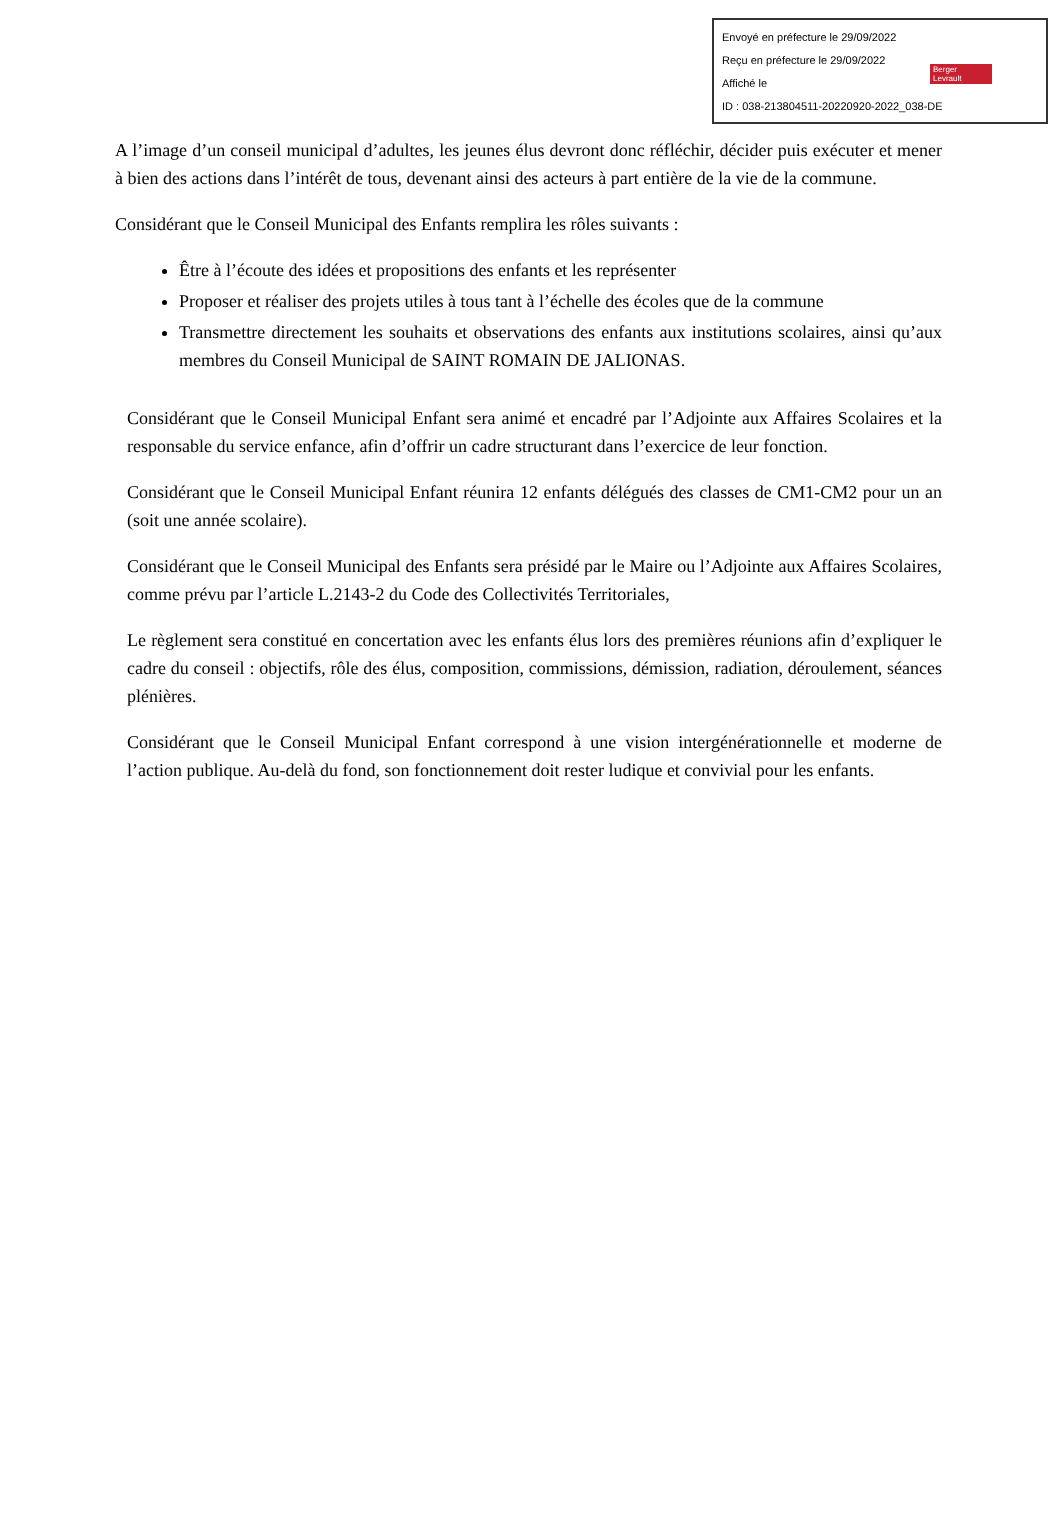Envoyé en préfecture le 29/09/2022
Reçu en préfecture le 29/09/2022
Affiché le
ID : 038-213804511-20220920-2022_038-DE
Berger
Levrault
A l’image d’un conseil municipal d’adultes, les jeunes élus devront donc réfléchir, décider puis exécuter et mener à bien des actions dans l’intérêt de tous, devenant ainsi des acteurs à part entière de la vie de la commune.
Considérant que le Conseil Municipal des Enfants remplira les rôles suivants :
Être à l’écoute des idées et propositions des enfants et les représenter
Proposer et réaliser des projets utiles à tous tant à l’échelle des écoles que de la commune
Transmettre directement les souhaits et observations des enfants aux institutions scolaires, ainsi qu’aux membres du Conseil Municipal de SAINT ROMAIN DE JALIONAS.
Considérant que le Conseil Municipal Enfant sera animé et encadré par l’Adjointe aux Affaires Scolaires et la responsable du service enfance, afin d’offrir un cadre structurant dans l’exercice de leur fonction.
Considérant que le Conseil Municipal Enfant réunira 12 enfants délégués des classes de CM1-CM2 pour un an (soit une année scolaire).
Considérant que le Conseil Municipal des Enfants sera présidé par le Maire ou l’Adjointe aux Affaires Scolaires, comme prévu par l’article L.2143-2 du Code des Collectivités Territoriales,
Le règlement sera constitué en concertation avec les enfants élus lors des premières réunions afin d’expliquer le cadre du conseil : objectifs, rôle des élus, composition, commissions, démission, radiation, déroulement, séances plénières.
Considérant que le Conseil Municipal Enfant correspond à une vision intergénérationnelle et moderne de l’action publique. Au-delà du fond, son fonctionnement doit rester ludique et convivial pour les enfants.